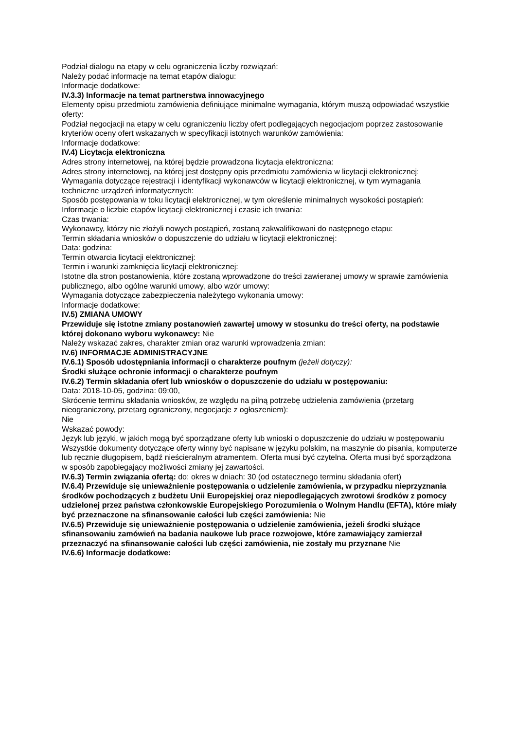Podział dialogu na etapy w celu ograniczenia liczby rozwiązań:
Należy podać informacje na temat etapów dialogu:
Informacje dodatkowe:
IV.3.3) Informacje na temat partnerstwa innowacyjnego
Elementy opisu przedmiotu zamówienia definiujące minimalne wymagania, którym muszą odpowiadać wszystkie oferty:
Podział negocjacji na etapy w celu ograniczeniu liczby ofert podlegających negocjacjom poprzez zastosowanie kryteriów oceny ofert wskazanych w specyfikacji istotnych warunków zamówienia:
Informacje dodatkowe:
IV.4) Licytacja elektroniczna
Adres strony internetowej, na której będzie prowadzona licytacja elektroniczna:
Adres strony internetowej, na której jest dostępny opis przedmiotu zamówienia w licytacji elektronicznej:
Wymagania dotyczące rejestracji i identyfikacji wykonawców w licytacji elektronicznej, w tym wymagania techniczne urządzeń informatycznych:
Sposób postępowania w toku licytacji elektronicznej, w tym określenie minimalnych wysokości postąpień:
Informacje o liczbie etapów licytacji elektronicznej i czasie ich trwania:
Czas trwania:
Wykonawcy, którzy nie złożyli nowych postąpień, zostaną zakwalifikowani do następnego etapu:
Termin składania wniosków o dopuszczenie do udziału w licytacji elektronicznej:
Data: godzina:
Termin otwarcia licytacji elektronicznej:
Termin i warunki zamknięcia licytacji elektronicznej:
Istotne dla stron postanowienia, które zostaną wprowadzone do treści zawieranej umowy w sprawie zamówienia publicznego, albo ogólne warunki umowy, albo wzór umowy:
Wymagania dotyczące zabezpieczenia należytego wykonania umowy:
Informacje dodatkowe:
IV.5) ZMIANA UMOWY
Przewiduje się istotne zmiany postanowień zawartej umowy w stosunku do treści oferty, na podstawie której dokonano wyboru wykonawcy: Nie
Należy wskazać zakres, charakter zmian oraz warunki wprowadzenia zmian:
IV.6) INFORMACJE ADMINISTRACYJNE
IV.6.1) Sposób udostępniania informacji o charakterze poufnym (jeżeli dotyczy):
Środki służące ochronie informacji o charakterze poufnym
IV.6.2) Termin składania ofert lub wniosków o dopuszczenie do udziału w postępowaniu:
Data: 2018-10-05, godzina: 09:00,
Skrócenie terminu składania wniosków, ze względu na pilną potrzebę udzielenia zamówienia (przetarg nieograniczony, przetarg ograniczony, negocjacje z ogłoszeniem):
Nie
Wskazać powody:
Język lub języki, w jakich mogą być sporządzane oferty lub wnioski o dopuszczenie do udziału w postępowaniu
Wszystkie dokumenty dotyczące oferty winny być napisane w języku polskim, na maszynie do pisania, komputerze lub ręcznie długopisem, bądź nieścieralnym atramentem. Oferta musi być czytelna. Oferta musi być sporządzona w sposób zapobiegający możliwości zmiany jej zawartości.
IV.6.3) Termin związania ofertą: do: okres w dniach: 30 (od ostatecznego terminu składania ofert)
IV.6.4) Przewiduje się unieważnienie postępowania o udzielenie zamówienia, w przypadku nieprzyznania środków pochodzących z budżetu Unii Europejskiej oraz niepodlegających zwrotowi środków z pomocy udzielonej przez państwa członkowskie Europejskiego Porozumienia o Wolnym Handlu (EFTA), które miały być przeznaczone na sfinansowanie całości lub części zamówienia: Nie
IV.6.5) Przewiduje się unieważnienie postępowania o udzielenie zamówienia, jeżeli środki służące sfinansowaniu zamówień na badania naukowe lub prace rozwojowe, które zamawiający zamierzał przeznaczyć na sfinansowanie całości lub części zamówienia, nie zostały mu przyznane Nie
IV.6.6) Informacje dodatkowe: